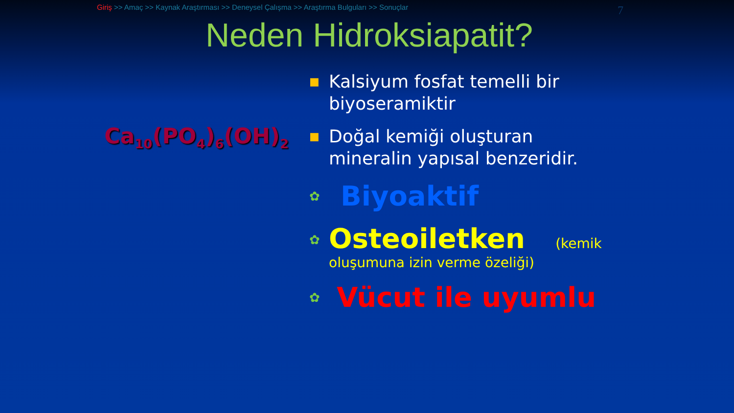Giriş >> Amaç >> Kaynak Araştırması >> Deneysel Çalışma >> Araştırma Bulguları >> Sonuçlar 7
Neden Hidroksiapatit?
Ca<sub>10</sub>(PO<sub>4</sub>)<sub>6</sub>(OH)<sub>2</sub>
■ Kalsiyum fosfat temelli bir biyoseramiktir
■ Doğal kemiği oluşturan mineralin yapısal benzeridir.
✿ Biyoaktif
✿ Osteoiletken (kemik oluşumuna izin verme özeliği)
✿ Vücut ile uyumlu